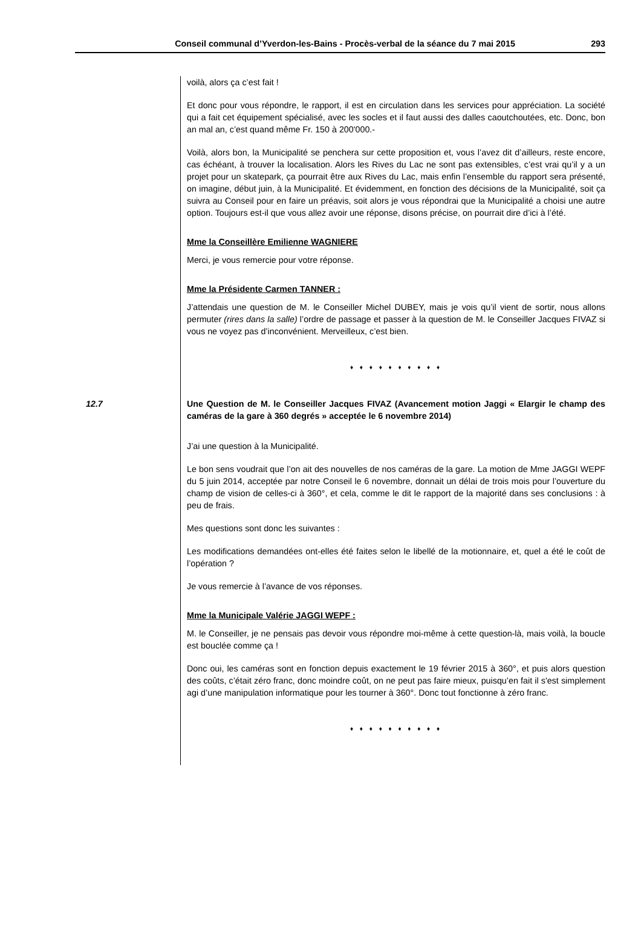Conseil communal d’Yverdon-les-Bains - Procès-verbal de la séance du 7 mai 2015 293
voilà, alors ça c’est fait !
Et donc pour vous répondre, le rapport, il est en circulation dans les services pour appréciation. La société qui a fait cet équipement spécialisé, avec les socles et il faut aussi des dalles caoutchoutées, etc. Donc, bon an mal an, c’est quand même Fr. 150 à 200'000.-
Voilà, alors bon, la Municipalité se penchera sur cette proposition et, vous l’avez dit d’ailleurs, reste encore, cas échéant, à trouver la localisation. Alors les Rives du Lac ne sont pas extensibles, c’est vrai qu’il y a un projet pour un skatepark, ça pourrait être aux Rives du Lac, mais enfin l’ensemble du rapport sera présenté, on imagine, début juin, à la Municipalité. Et évidemment, en fonction des décisions de la Municipalité, soit ça suivra au Conseil pour en faire un préavis, soit alors je vous répondrai que la Municipalité a choisi une autre option. Toujours est-il que vous allez avoir une réponse, disons précise, on pourrait dire d’ici à l’été.
Mme la Conseillère Emilienne WAGNIERE
Merci, je vous remercie pour votre réponse.
Mme la Présidente Carmen TANNER :
J’attendais une question de M. le Conseiller Michel DUBEY, mais je vois qu’il vient de sortir, nous allons permuter (rires dans la salle) l’ordre de passage et passer à la question de M. le Conseiller Jacques FIVAZ si vous ne voyez pas d’inconvénient. Merveilleux, c’est bien.
♦ ♦ ♦ ♦ ♦ ♦ ♦ ♦ ♦ ♦
12.7 Une Question de M. le Conseiller Jacques FIVAZ (Avancement motion Jaggi « Elargir le champ des caméras de la gare à 360 degrés » acceptée le 6 novembre 2014)
J’ai une question à la Municipalité.
Le bon sens voudrait que l’on ait des nouvelles de nos caméras de la gare. La motion de Mme JAGGI WEPF du 5 juin 2014, acceptée par notre Conseil le 6 novembre, donnait un délai de trois mois pour l’ouverture du champ de vision de celles-ci à 360°, et cela, comme le dit le rapport de la majorité dans ses conclusions : à peu de frais.
Mes questions sont donc les suivantes :
Les modifications demandées ont-elles été faites selon le libellé de la motionnaire, et, quel a été le coût de l’opération ?
Je vous remercie à l’avance de vos réponses.
Mme la Municipale Valérie JAGGI WEPF :
M. le Conseiller, je ne pensais pas devoir vous répondre moi-même à cette question-là, mais voilà, la boucle est bouclée comme ça !
Donc oui, les caméras sont en fonction depuis exactement le 19 février 2015 à 360°, et puis alors question des coûts, c’était zéro franc, donc moindre coût, on ne peut pas faire mieux, puisqu’en fait il s'est simplement agi d’une manipulation informatique pour les tourner à 360°. Donc tout fonctionne à zéro franc.
♦ ♦ ♦ ♦ ♦ ♦ ♦ ♦ ♦ ♦